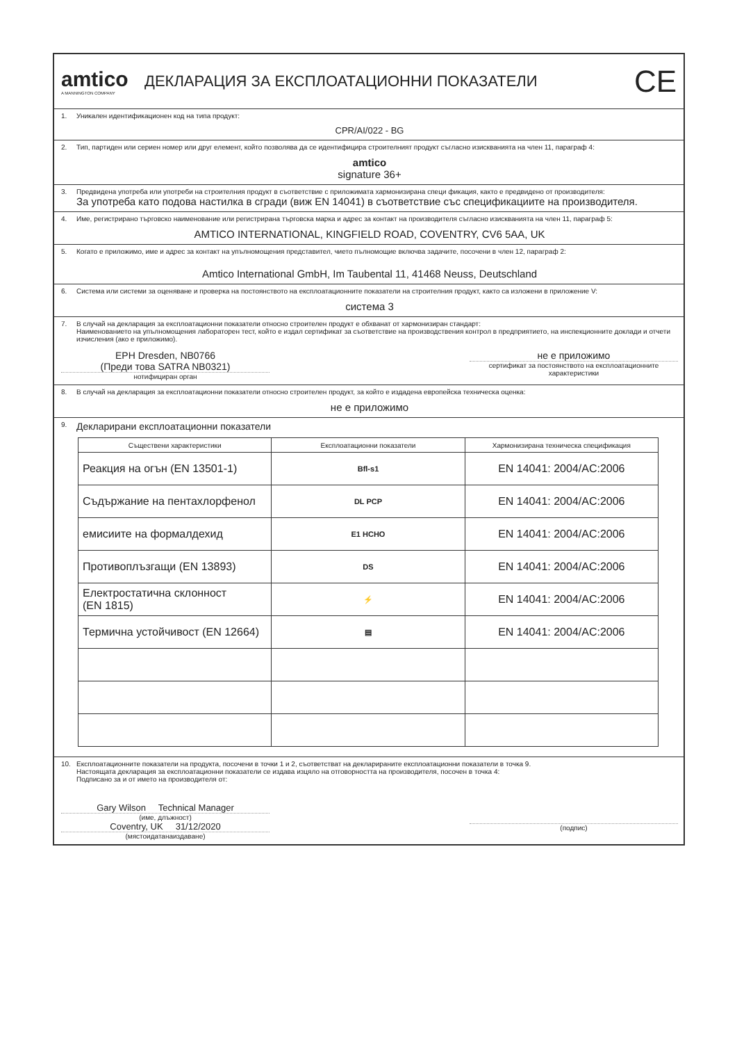amtico
A MANNINGTON COMPANY
ДЕКЛАРАЦИЯ ЗА ЕКСПЛОАТАЦИОННИ ПОКАЗАТЕЛИ
CE
1. Уникален идентификационен код на типа продукт:
CPR/AI/022 - BG
2. Тип, партиден или сериен номер или друг елемент, който позволява да се идентифицира строителният продукт съгласно изискванията на член 11, параграф 4:
amtico
signature 36+
3. Предвидена употреба или употреби на строителния продукт в съответствие с приложимата хармонизирана специ фикация, както е предвидено от производителя:
За употреба като подова настилка в сгради (виж EN 14041) в съответствие със спецификациите на производителя.
4. Име, регистрирано търговско наименование или регистрирана търговска марка и адрес за контакт на производителя съгласно изискванията на член 11, параграф 5:
AMTICO INTERNATIONAL, KINGFIELD ROAD, COVENTRY, CV6 5AA, UK
5. Когато е приложимо, име и адрес за контакт на упълномощения представител, чието пълномощие включва задачите, посочени в член 12, параграф 2:
Amtico International GmbH, Im Taubental 11, 41468 Neuss, Deutschland
6. Система или системи за оценяване и проверка на постоянството на експлоатационните показатели на строителния продукт, както са изложени в приложение V:
система 3
7. В случай на декларация за експлоатационни показатели относно строителен продукт е обхванат от хармонизиран стандарт:
Наименованието на упълномощения лабораторен тест, който е издал сертификат за съответствие на производствения контрол в предприятието, на инспекционните доклади и отчети изчисления (ако е приложимо).
EPH Dresden, NB0766
(Преди това SATRA NB0321)
нотифициран орган
не е приложимо
сертификат за постоянството на експлоатационните характеристики
8. В случай на декларация за експлоатационни показатели относно строителен продукт, за който е издадена европейска техническа оценка:
не е приложимо
9. Декларирани експлоатационни показатели
| Съществени характеристики | Експлоатационни показатели | Хармонизирана техническа спецификация |
| --- | --- | --- |
| Реакция на огън (EN 13501-1) | Bfl-s1 | EN 14041: 2004/AC:2006 |
| Съдържание на пентахлорфенол | DL PCP | EN 14041: 2004/AC:2006 |
| емисиите на формалдехид | E1 HCHO | EN 14041: 2004/AC:2006 |
| Противоплъзгащи (EN 13893) | DS | EN 14041: 2004/AC:2006 |
| Електростатична склонност (EN 1815) | ⚡ | EN 14041: 2004/AC:2006 |
| Термична устойчивост (EN 12664) | ▤ | EN 14041: 2004/AC:2006 |
10. Експлоатационните показатели на продукта, посочени в точки 1 и 2, съответстват на декларираните експлоатационни показатели в точка 9.
Настоящата декларация за експлоатационни показатели се издава изцяло на отговорността на производителя, посочен в точка 4:
Подписано за и от името на производителя от:
Gary Wilson Technical Manager
(име, длъжност)
Coventry, UK 31/12/2020
(мястоидатанаиздаване)
(подпис)